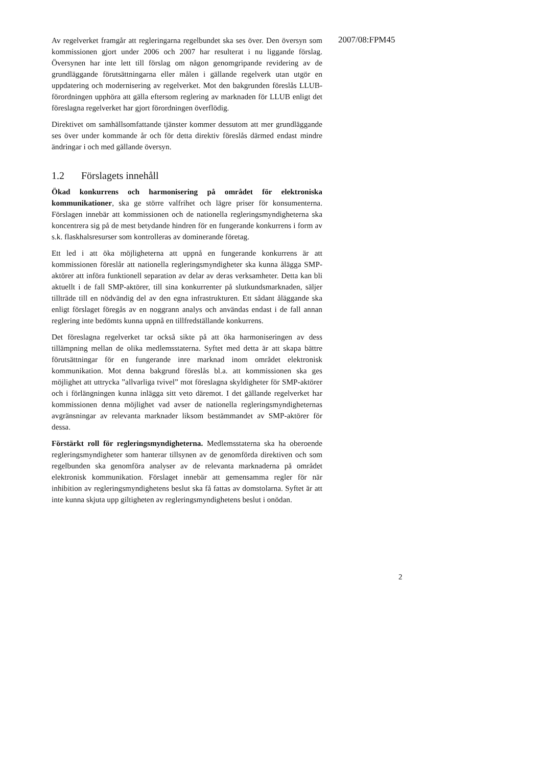2007/08:FPM45
Av regelverket framgår att regleringarna regelbundet ska ses över. Den översyn som kommissionen gjort under 2006 och 2007 har resulterat i nu liggande förslag. Översynen har inte lett till förslag om någon genomgripande revidering av de grundläggande förutsättningarna eller målen i gällande regelverk utan utgör en uppdatering och modernisering av regelverket. Mot den bakgrunden föreslås LLUB-förordningen upphöra att gälla eftersom reglering av marknaden för LLUB enligt det föreslagna regelverket har gjort förordningen överflödig.
Direktivet om samhällsomfattande tjänster kommer dessutom att mer grundläggande ses över under kommande år och för detta direktiv föreslås därmed endast mindre ändringar i och med gällande översyn.
1.2 Förslagets innehåll
Ökad konkurrens och harmonisering på området för elektroniska kommunikationer, ska ge större valfrihet och lägre priser för konsumenterna. Förslagen innebär att kommissionen och de nationella regleringsmyndigheterna ska koncentrera sig på de mest betydande hindren för en fungerande konkurrens i form av s.k. flaskhalsresurser som kontrolleras av dominerande företag.
Ett led i att öka möjligheterna att uppnå en fungerande konkurrens är att kommissionen föreslår att nationella regleringsmyndigheter ska kunna ålägga SMP-aktörer att införa funktionell separation av delar av deras verksamheter. Detta kan bli aktuellt i de fall SMP-aktörer, till sina konkurrenter på slutkundsmarknaden, säljer tillträde till en nödvändig del av den egna infrastrukturen. Ett sådant åläggande ska enligt förslaget föregås av en noggrann analys och användas endast i de fall annan reglering inte bedömts kunna uppnå en tillfredställande konkurrens.
Det föreslagna regelverket tar också sikte på att öka harmoniseringen av dess tillämpning mellan de olika medlemsstaterna. Syftet med detta är att skapa bättre förutsättningar för en fungerande inre marknad inom området elektronisk kommunikation. Mot denna bakgrund föreslås bl.a. att kommissionen ska ges möjlighet att uttrycka ”allvarliga tvivel” mot föreslagna skyldigheter för SMP-aktörer och i förlängningen kunna inlägga sitt veto däremot. I det gällande regelverket har kommissionen denna möjlighet vad avser de nationella regleringsmyndigheternas avgränsningar av relevanta marknader liksom bestämmandet av SMP-aktörer för dessa.
Förstärkt roll för regleringsmyndigheterna. Medlemsstaterna ska ha oberoende regleringsmyndigheter som hanterar tillsynen av de genomförda direktiven och som regelbunden ska genomföra analyser av de relevanta marknaderna på området elektronisk kommunikation. Förslaget innebär att gemensamma regler för när inhibition av regleringsmyndighetens beslut ska få fattas av domstolarna. Syftet är att inte kunna skjuta upp giltigheten av regleringsmyndighetens beslut i onödan.
2